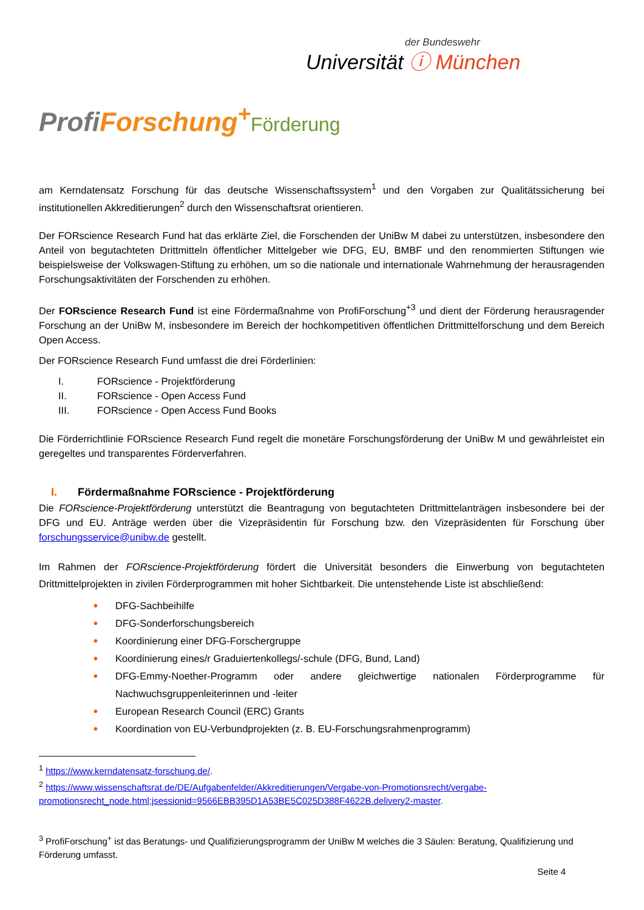der Bundeswehr
Universität ⓘ München
Profi Forschung<sup>+</sup>Förderung
am Kerndatensatz Forschung für das deutsche Wissenschaftssystem<sup>1</sup> und den Vorgaben zur Qualitätssicherung bei institutionellen Akkreditierungen<sup>2</sup> durch den Wissenschaftsrat orientieren.
Der FORscience Research Fund hat das erklärte Ziel, die Forschenden der UniBw M dabei zu unterstützen, insbesondere den Anteil von begutachteten Drittmitteln öffentlicher Mittelgeber wie DFG, EU, BMBF und den renommierten Stiftungen wie beispielsweise der Volkswagen-Stiftung zu erhöhen, um so die nationale und internationale Wahrnehmung der herausragenden Forschungsaktivitäten der Forschenden zu erhöhen.
Der FORscience Research Fund ist eine Fördermaßnahme von ProfiForschung<sup>+3</sup> und dient der Förderung herausragender Forschung an der UniBw M, insbesondere im Bereich der hochkompetitiven öffentlichen Drittmittelforschung und dem Bereich Open Access.
Der FORscience Research Fund umfasst die drei Förderlinien:
I. FORscience - Projektförderung
II. FORscience - Open Access Fund
III. FORscience - Open Access Fund Books
Die Förderrichtlinie FORscience Research Fund regelt die monetäre Forschungsförderung der UniBw M und gewährleistet ein geregeltes und transparentes Förderverfahren.
I. Fördermaßnahme FORscience - Projektförderung
Die FORscience-Projektförderung unterstützt die Beantragung von begutachteten Drittmittelanträgen insbesondere bei der DFG und EU. Anträge werden über die Vizepräsidentin für Forschung bzw. den Vizepräsidenten für Forschung über forschungsservice@unibw.de gestellt.
Im Rahmen der FORscience-Projektförderung fördert die Universität besonders die Einwerbung von begutachteten Drittmittelprojekten in zivilen Förderprogrammen mit hoher Sichtbarkeit. Die untenstehende Liste ist abschließend:
• DFG-Sachbeihilfe
• DFG-Sonderforschungsbereich
• Koordinierung einer DFG-Forschergruppe
• Koordinierung eines/r Graduiertenkollegs/-schule (DFG, Bund, Land)
• DFG-Emmy-Noether-Programm oder andere gleichwertige nationalen Förderprogramme für Nachwuchsgruppenleiterinnen und -leiter
• European Research Council (ERC) Grants
• Koordination von EU-Verbundprojekten (z. B. EU-Forschungsrahmenprogramm)
<sup>1</sup> https://www.kerndatensatz-forschung.de/.
<sup>2</sup> https://www.wissenschaftsrat.de/DE/Aufgabenfelder/Akkreditierungen/Vergabe-von-Promotionsrecht/vergabe-promotionsrecht_node.html;jsessionid=9566EBB395D1A53BE5C025D388F4622B.delivery2-master.
<sup>3</sup> ProfiForschung<sup>+</sup> ist das Beratungs- und Qualifizierungsprogramm der UniBw M welches die 3 Säulen: Beratung, Qualifizierung und Förderung umfasst.
Seite 4